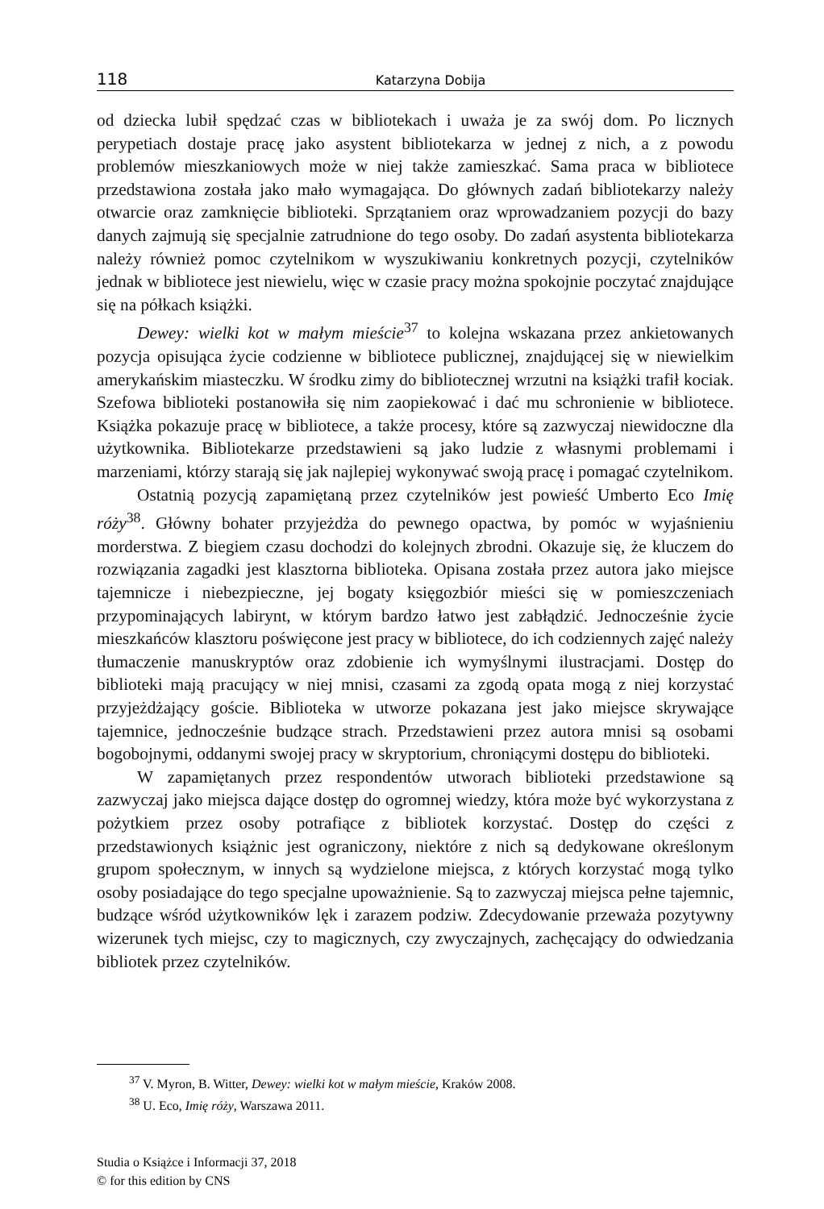118
Katarzyna Dobija
od dziecka lubił spędzać czas w bibliotekach i uważa je za swój dom. Po licznych perypetiach dostaje pracę jako asystent bibliotekarza w jednej z nich, a z powodu problemów mieszkaniowych może w niej także zamieszkać. Sama praca w bibliotece przedstawiona została jako mało wymagająca. Do głównych zadań bibliotekarzy należy otwarcie oraz zamknięcie biblioteki. Sprzątaniem oraz wprowadzaniem pozycji do bazy danych zajmują się specjalnie zatrudnione do tego osoby. Do zadań asystenta bibliotekarza należy również pomoc czytelnikom w wyszukiwaniu konkretnych pozycji, czytelników jednak w bibliotece jest niewielu, więc w czasie pracy można spokojnie poczytać znajdujące się na półkach książki.
Dewey: wielki kot w małym mieście<sup>37</sup> to kolejna wskazana przez ankietowanych pozycja opisująca życie codzienne w bibliotece publicznej, znajdującej się w niewielkim amerykańskim miasteczku. W środku zimy do bibliotecznej wrzutni na książki trafił kociak. Szefowa biblioteki postanowiła się nim zaopiekować i dać mu schronienie w bibliotece. Książka pokazuje pracę w bibliotece, a także procesy, które są zazwyczaj niewidoczne dla użytkownika. Bibliotekarze przedstawieni są jako ludzie z własnymi problemami i marzeniami, którzy starają się jak najlepiej wykonywać swoją pracę i pomagać czytelnikom.
Ostatnią pozycją zapamiętaną przez czytelników jest powieść Umberto Eco Imię róży<sup>38</sup>. Główny bohater przyjeżdża do pewnego opactwa, by pomóc w wyjaśnieniu morderstwa. Z biegiem czasu dochodzi do kolejnych zbrodni. Okazuje się, że kluczem do rozwiązania zagadki jest klasztorna biblioteka. Opisana została przez autora jako miejsce tajemnicze i niebezpieczne, jej bogaty księgozbiór mieści się w pomieszczeniach przypominających labirynt, w którym bardzo łatwo jest zabłądzić. Jednocześnie życie mieszkańców klasztoru poświęcone jest pracy w bibliotece, do ich codziennych zajęć należy tłumaczenie manuskryptów oraz zdobienie ich wymyślnymi ilustracjami. Dostęp do biblioteki mają pracujący w niej mnisi, czasami za zgodą opata mogą z niej korzystać przyjeżdżający goście. Biblioteka w utworze pokazana jest jako miejsce skrywające tajemnice, jednocześnie budzące strach. Przedstawieni przez autora mnisi są osobami bogobojnymi, oddanymi swojej pracy w skryptorium, chroniącymi dostępu do biblioteki.
W zapamiętanych przez respondentów utworach biblioteki przedstawione są zazwyczaj jako miejsca dające dostęp do ogromnej wiedzy, która może być wykorzystana z pożytkiem przez osoby potrafiące z bibliotek korzystać. Dostęp do części z przedstawionych książnic jest ograniczony, niektóre z nich są dedykowane określonym grupom społecznym, w innych są wydzielone miejsca, z których korzystać mogą tylko osoby posiadające do tego specjalne upoważnienie. Są to zazwyczaj miejsca pełne tajemnic, budzące wśród użytkowników lęk i zarazem podziw. Zdecydowanie przeważa pozytywny wizerunek tych miejsc, czy to magicznych, czy zwyczajnych, zachęcający do odwiedzania bibliotek przez czytelników.
<sup>37</sup> V. Myron, B. Witter, Dewey: wielki kot w małym mieście, Kraków 2008.
<sup>38</sup> U. Eco, Imię róży, Warszawa 2011.
Studia o Książce i Informacji 37, 2018
© for this edition by CNS